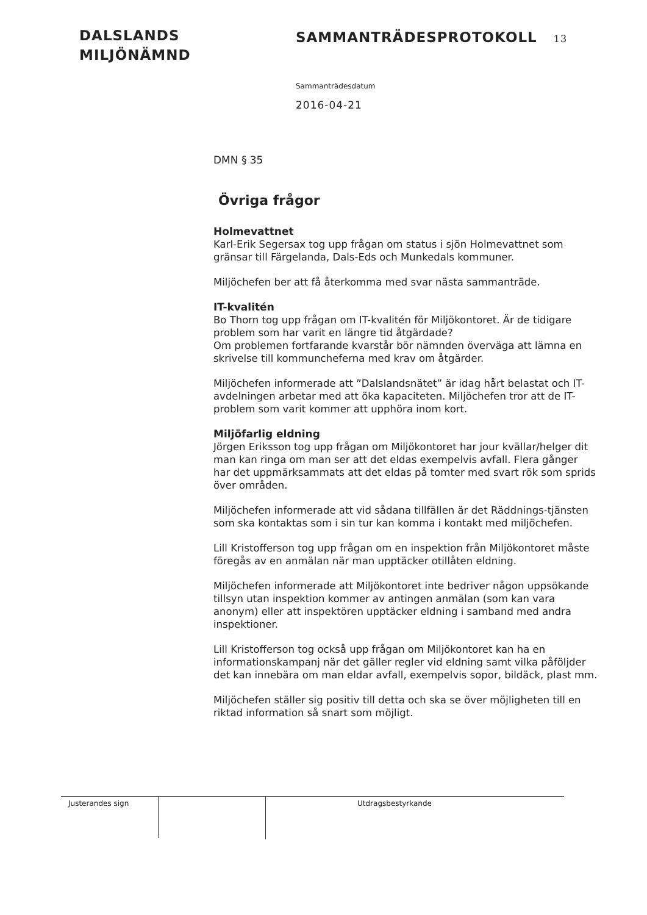DALSLANDS
MILJÖNÄMND
SAMMANTRÄDESPROTOKOLL 13
Sammanträdesdatum
2016-04-21
DMN § 35
Övriga frågor
Holmevattnet
Karl-Erik Segersax tog upp frågan om status i sjön Holmevattnet som gränsar till Färgelanda, Dals-Eds och Munkedals kommuner.
Miljöchefen ber att få återkomma med svar nästa sammanträde.
IT-kvalitén
Bo Thorn tog upp frågan om IT-kvalitén för Miljökontoret. Är de tidigare problem som har varit en längre tid åtgärdade?
Om problemen fortfarande kvarstår bör nämnden överväga att lämna en skrivelse till kommuncheferna med krav om åtgärder.
Miljöchefen informerade att ”Dalslandsnätet” är idag hårt belastat och IT-avdelningen arbetar med att öka kapaciteten. Miljöchefen tror att de IT-problem som varit kommer att upphöra inom kort.
Miljöfarlig eldning
Jörgen Eriksson tog upp frågan om Miljökontoret har jour kvällar/helger dit man kan ringa om man ser att det eldas exempelvis avfall. Flera gånger har det uppmärksammats att det eldas på tomter med svart rök som sprids över områden.
Miljöchefen informerade att vid sådana tillfällen är det Räddnings-tjänsten som ska kontaktas som i sin tur kan komma i kontakt med miljöchefen.
Lill Kristofferson tog upp frågan om en inspektion från Miljökontoret måste föregås av en anmälan när man upptäcker otillåten eldning.
Miljöchefen informerade att Miljökontoret inte bedriver någon uppsökande tillsyn utan inspektion kommer av antingen anmälan (som kan vara anonym) eller att inspektören upptäcker eldning i samband med andra inspektioner.
Lill Kristofferson tog också upp frågan om Miljökontoret kan ha en informationskampanj när det gäller regler vid eldning samt vilka påföljder det kan innebära om man eldar avfall, exempelvis sopor, bildäck, plast mm.
Miljöchefen ställer sig positiv till detta och ska se över möjligheten till en riktad information så snart som möjligt.
Justerandes sign
Utdragsbestyrkande